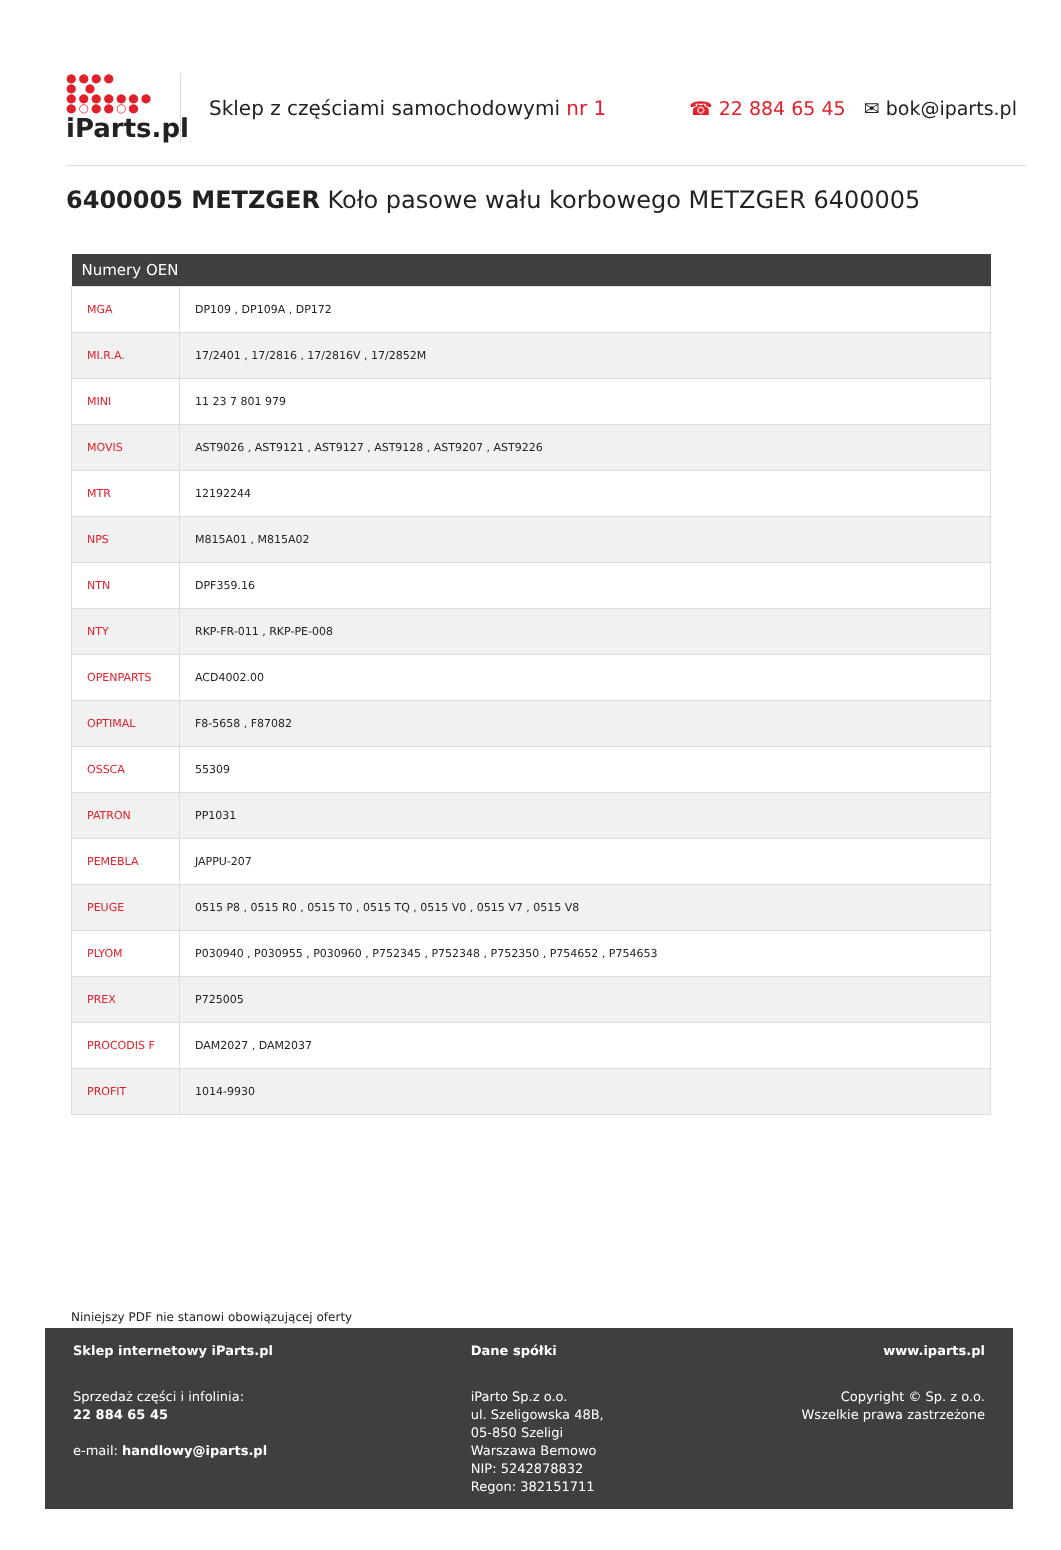●●●●
● ●
●●●●●●●
●○●●○●
iParts.pl
Sklep z częściami samochodowymi nr 1
☎ 22 884 65 45 ✉ bok@iparts.pl
6400005 METZGER Koło pasowe wału korbowego METZGER 6400005
| Numery OEN | |
| --- | --- |
| MGA | DP109 , DP109A , DP172 |
| MI.R.A. | 17/2401 , 17/2816 , 17/2816V , 17/2852M |
| MINI | 11 23 7 801 979 |
| MOVIS | AST9026 , AST9121 , AST9127 , AST9128 , AST9207 , AST9226 |
| MTR | 12192244 |
| NPS | M815A01 , M815A02 |
| NTN | DPF359.16 |
| NTY | RKP-FR-011 , RKP-PE-008 |
| OPENPARTS | ACD4002.00 |
| OPTIMAL | F8-5658 , F87082 |
| OSSCA | 55309 |
| PATRON | PP1031 |
| PEMEBLA | JAPPU-207 |
| PEUGE | 0515 P8 , 0515 R0 , 0515 T0 , 0515 TQ , 0515 V0 , 0515 V7 , 0515 V8 |
| PLYOM | P030940 , P030955 , P030960 , P752345 , P752348 , P752350 , P754652 , P754653 |
| PREX | P725005 |
| PROCODIS F | DAM2027 , DAM2037 |
| PROFIT | 1014-9930 |
Niniejszy PDF nie stanowi obowiązującej oferty
Sklep internetowy iParts.pl
Sprzedaż części i infolinia:
22 884 65 45
e-mail: handlowy@iparts.pl
Dane spółki
iParto Sp.z o.o.
ul. Szeligowska 48B,
05-850 Szeligi
Warszawa Bemowo
NIP: 5242878832
Regon: 382151711
www.iparts.pl
Copyright © Sp. z o.o.
Wszelkie prawa zastrzeżone